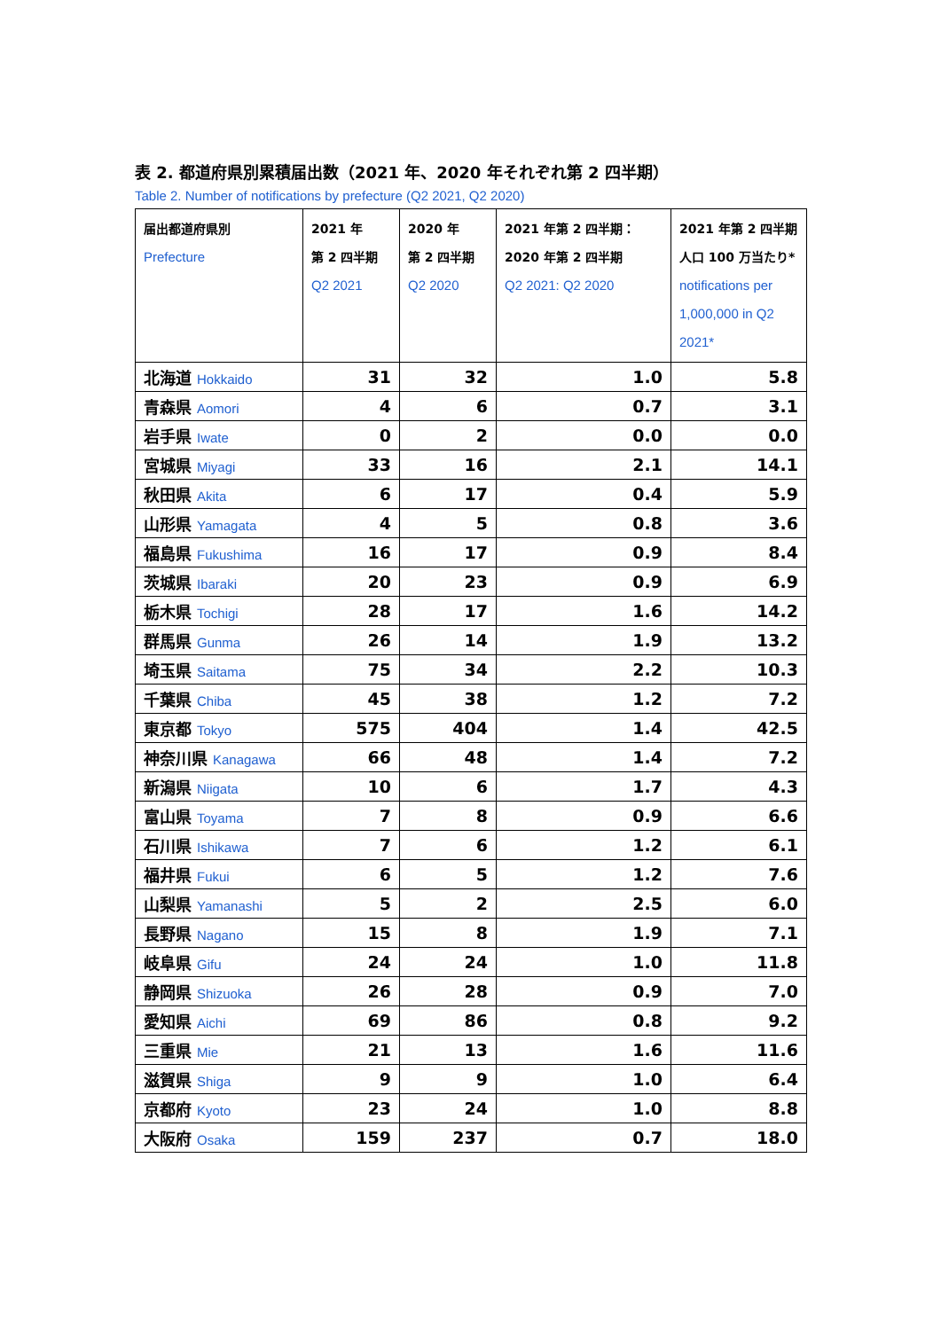表 2. 都道府県別累積届出数（2021 年、2020 年それぞれ第 2 四半期）
Table 2. Number of notifications by prefecture (Q2 2021, Q2 2020)
| 届出都道府県別 Prefecture | 2021 年 第 2 四半期 Q2 2021 | 2020 年 第 2 四半期 Q2 2020 | 2021 年第 2 四半期： 2020 年第 2 四半期 Q2 2021: Q2 2020 | 2021 年第 2 四半期 人口 100 万当たり* notifications per 1,000,000 in Q2 2021* |
| --- | --- | --- | --- | --- |
| 北海道 Hokkaido | 31 | 32 | 1.0 | 5.8 |
| 青森県 Aomori | 4 | 6 | 0.7 | 3.1 |
| 岩手県 Iwate | 0 | 2 | 0.0 | 0.0 |
| 宮城県 Miyagi | 33 | 16 | 2.1 | 14.1 |
| 秋田県 Akita | 6 | 17 | 0.4 | 5.9 |
| 山形県 Yamagata | 4 | 5 | 0.8 | 3.6 |
| 福島県 Fukushima | 16 | 17 | 0.9 | 8.4 |
| 茨城県 Ibaraki | 20 | 23 | 0.9 | 6.9 |
| 栃木県 Tochigi | 28 | 17 | 1.6 | 14.2 |
| 群馬県 Gunma | 26 | 14 | 1.9 | 13.2 |
| 埼玉県 Saitama | 75 | 34 | 2.2 | 10.3 |
| 千葉県 Chiba | 45 | 38 | 1.2 | 7.2 |
| 東京都 Tokyo | 575 | 404 | 1.4 | 42.5 |
| 神奈川県 Kanagawa | 66 | 48 | 1.4 | 7.2 |
| 新潟県 Niigata | 10 | 6 | 1.7 | 4.3 |
| 富山県 Toyama | 7 | 8 | 0.9 | 6.6 |
| 石川県 Ishikawa | 7 | 6 | 1.2 | 6.1 |
| 福井県 Fukui | 6 | 5 | 1.2 | 7.6 |
| 山梨県 Yamanashi | 5 | 2 | 2.5 | 6.0 |
| 長野県 Nagano | 15 | 8 | 1.9 | 7.1 |
| 岐阜県 Gifu | 24 | 24 | 1.0 | 11.8 |
| 静岡県 Shizuoka | 26 | 28 | 0.9 | 7.0 |
| 愛知県 Aichi | 69 | 86 | 0.8 | 9.2 |
| 三重県 Mie | 21 | 13 | 1.6 | 11.6 |
| 滋賀県 Shiga | 9 | 9 | 1.0 | 6.4 |
| 京都府 Kyoto | 23 | 24 | 1.0 | 8.8 |
| 大阪府 Osaka | 159 | 237 | 0.7 | 18.0 |